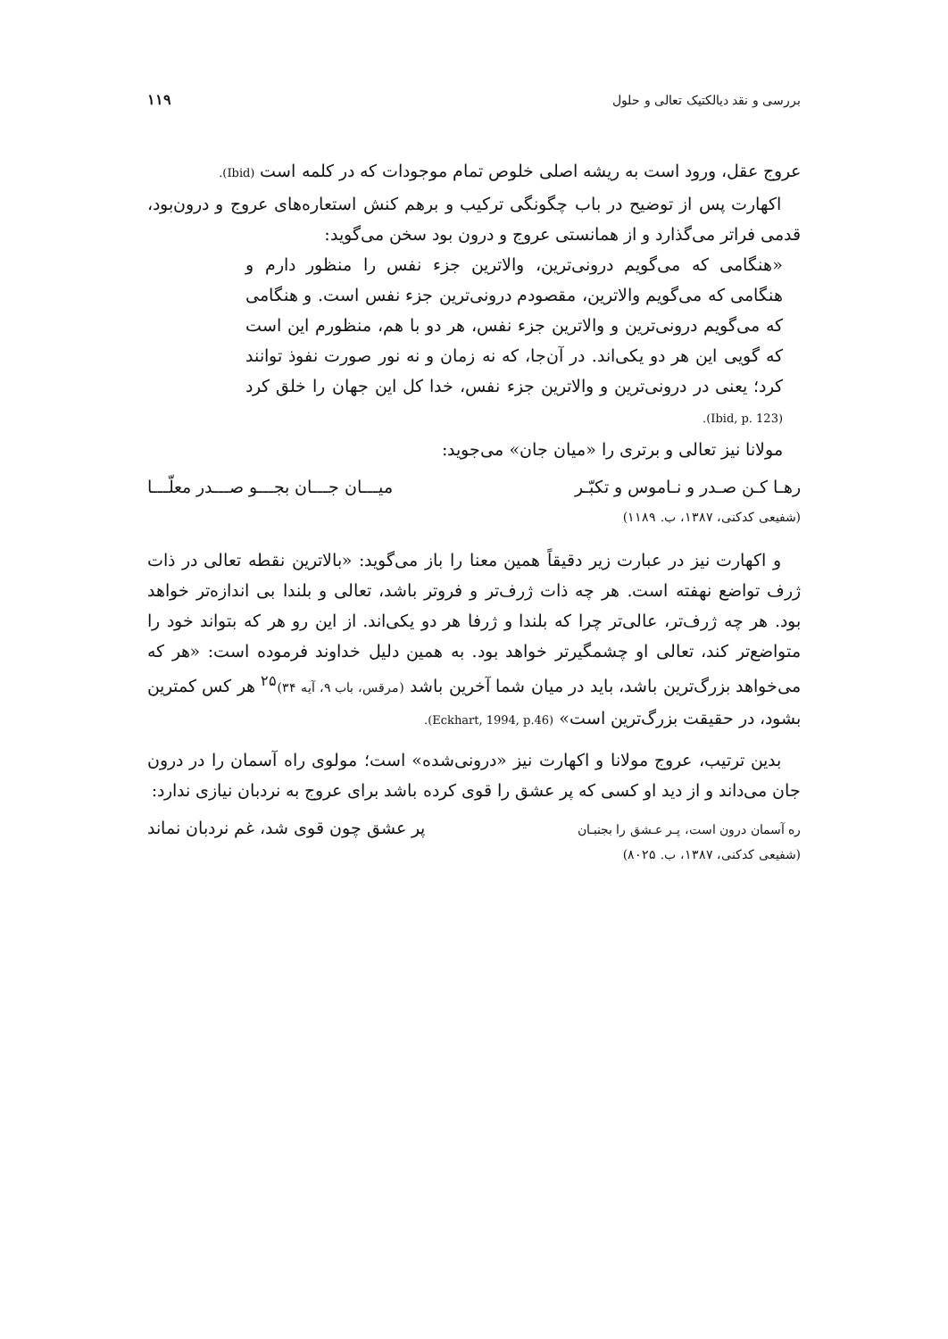بررسی و نقد دیالکتیک تعالی و حلول ۱۱۹
عروج عقل، ورود است به ریشه اصلی خلوص تمام موجودات که در کلمه است (Ibid).
اکهارت پس از توضیح در باب چگونگی ترکیب و برهم کنش استعاره‌های عروج و درون‌بود، قدمی فراتر می‌گذارد و از همانستی عروج و درون بود سخن می‌گوید:
«هنگامی که می‌گویم درونی‌ترین، والاترین جزء نفس را منظور دارم و هنگامی که می‌گویم والاترین، مقصودم درونی‌ترین جزء نفس است. و هنگامی که می‌گویم درونی‌ترین و والاترین جزء نفس، هر دو با هم، منظورم این است که گویی این هر دو یکی‌اند. در آن‌جا، که نه زمان و نه نور صورت نفوذ توانند کرد؛ یعنی در درونی‌ترین و والاترین جزء نفس، خدا کل این جهان را خلق کرد (Ibid, p. 123).
مولانا نیز تعالی و برتری را «میان جان» می‌جوید:
رهـا کـن صـدر و نـاموس و تکبّـر میـــان جـــان بجـــو صـــدر معلّـــا
(شفیعی کدکنی، ۱۳۸۷، ب. ۱۱۸۹)
و اکهارت نیز در عبارت زیر دقیقاً همین معنا را باز می‌گوید: «بالاترین نقطه تعالی در ذات ژرف تواضع نهفته است. هر چه ذات ژرف‌تر و فروتر باشد، تعالی و بلندا بی اندازه‌تر خواهد بود. هر چه ژرف‌تر، عالی‌تر چرا که بلندا و ژرفا هر دو یکی‌اند. از این رو هر که بتواند خود را متواضع‌تر کند، تعالی او چشمگیرتر خواهد بود. به همین دلیل خداوند فرموده است: «هر که می‌خواهد بزرگ‌ترین باشد، باید در میان شما آخرین باشد (مرقس، باب ۹، آیه ۳۴)<sup>۲۵</sup> هر کس کمترین بشود، در حقیقت بزرگ‌ترین است» (Eckhart, 1994, p.46).
بدین ترتیب، عروج مولانا و اکهارت نیز «درونی‌شده» است؛ مولوی راه آسمان را در درون جان می‌داند و از دید او کسی که پر عشق را قوی کرده باشد برای عروج به نردبان نیازی ندارد:
ره آسمان درون است، پـر عـشق را بجنبـان پر عشق چون قوی شد، غم نردبان نماند
(شفیعی کدکنی، ۱۳۸۷، ب. ۸۰۲۵)